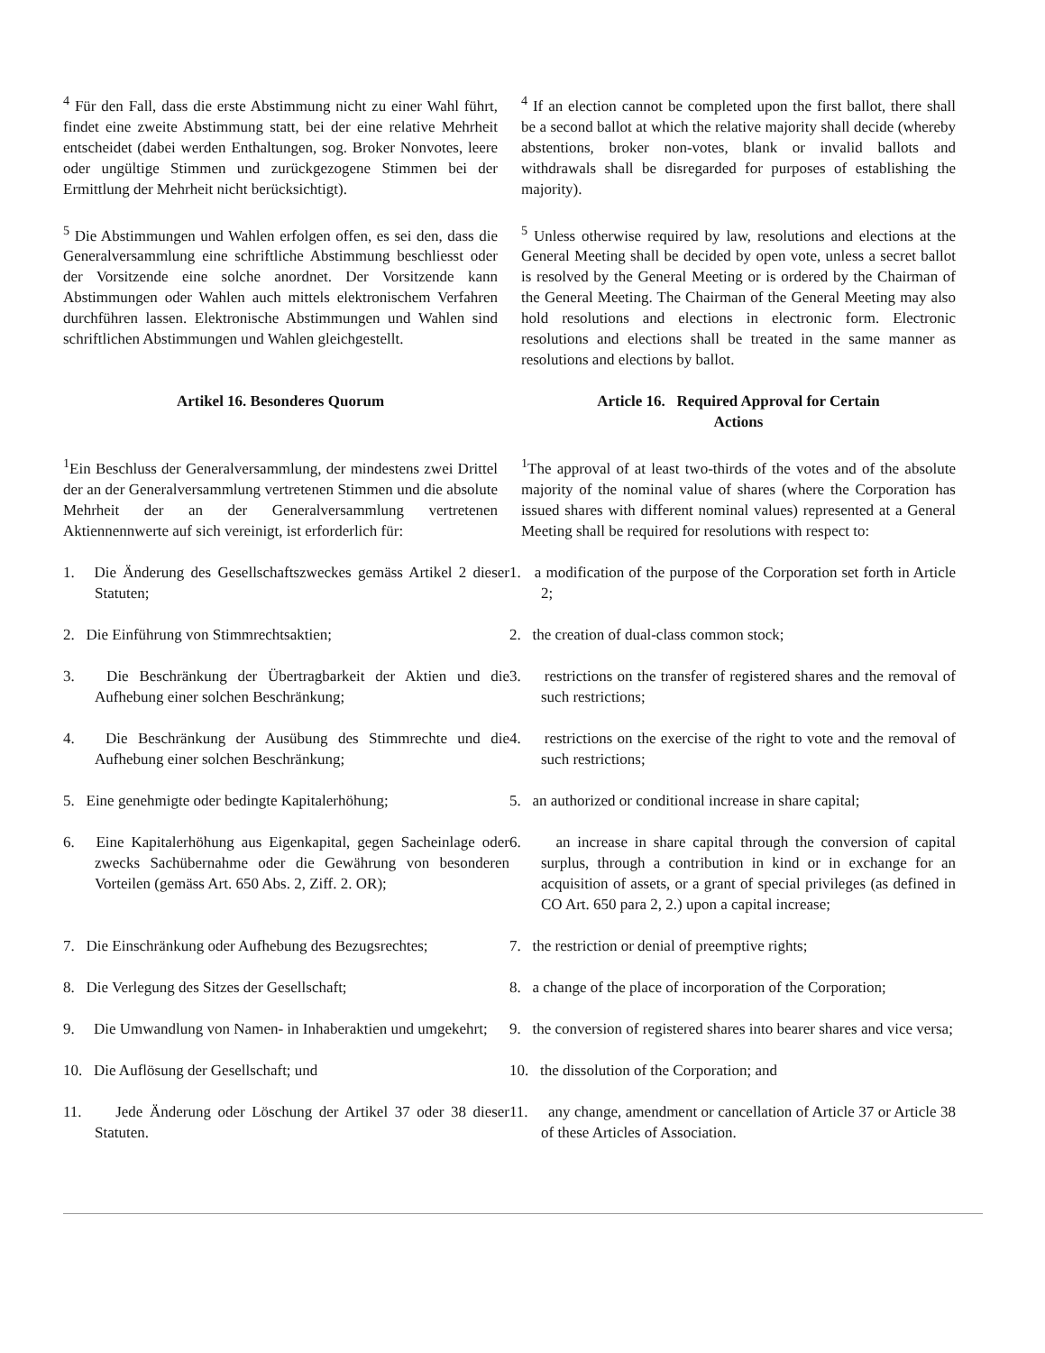<sup>4</sup> Für den Fall, dass die erste Abstimmung nicht zu einer Wahl führt, findet eine zweite Abstimmung statt, bei der eine relative Mehrheit entscheidet (dabei werden Enthaltungen, sog. Broker Nonvotes, leere oder ungültige Stimmen und zurückgezogene Stimmen bei der Ermittlung der Mehrheit nicht berücksichtigt).
<sup>4</sup> If an election cannot be completed upon the first ballot, there shall be a second ballot at which the relative majority shall decide (whereby abstentions, broker non-votes, blank or invalid ballots and withdrawals shall be disregarded for purposes of establishing the majority).
<sup>5</sup> Die Abstimmungen und Wahlen erfolgen offen, es sei den, dass die Generalversammlung eine schriftliche Abstimmung beschliesst oder der Vorsitzende eine solche anordnet. Der Vorsitzende kann Abstimmungen oder Wahlen auch mittels elektronischem Verfahren durchführen lassen. Elektronische Abstimmungen und Wahlen sind schriftlichen Abstimmungen und Wahlen gleichgestellt.
<sup>5</sup> Unless otherwise required by law, resolutions and elections at the General Meeting shall be decided by open vote, unless a secret ballot is resolved by the General Meeting or is ordered by the Chairman of the General Meeting. The Chairman of the General Meeting may also hold resolutions and elections in electronic form. Electronic resolutions and elections shall be treated in the same manner as resolutions and elections by ballot.
Artikel 16. Besonderes Quorum Article 16. Required Approval for Certain
Actions
<sup>1</sup> Ein Beschluss der Generalversammlung, der mindestens zwei Drittel der an der Generalversammlung vertretenen Stimmen und die absolute Mehrheit der an der Generalversammlung vertretenen Aktiennennwerte auf sich vereinigt, ist erforderlich für:
<sup>1</sup> The approval of at least two-thirds of the votes and of the absolute majority of the nominal value of shares (where the Corporation has issued shares with different nominal values) represented at a General Meeting shall be required for resolutions with respect to:
1. Die Änderung des Gesellschaftszweckes gemäss Artikel 2 dieser Statuten;
1. a modification of the purpose of the Corporation set forth in Article 2;
2. Die Einführung von Stimmrechtsaktien; 2. the creation of dual-class common stock;
3. Die Beschränkung der Übertragbarkeit der Aktien und die Aufhebung einer solchen Beschränkung;
3. restrictions on the transfer of registered shares and the removal of such restrictions;
4. Die Beschränkung der Ausübung des Stimmrechte und die Aufhebung einer solchen Beschränkung;
4. restrictions on the exercise of the right to vote and the removal of such restrictions;
5. Eine genehmigte oder bedingte Kapitalerhöhung;
5. an authorized or conditional increase in share capital;
6. Eine Kapitalerhöhung aus Eigenkapital, gegen Sacheinlage oder zwecks Sachübernahme oder die Gewährung von besonderen Vorteilen (gemäss Art. 650 Abs. 2, Ziff. 2. OR);
6. an increase in share capital through the conversion of capital surplus, through a contribution in kind or in exchange for an acquisition of assets, or a grant of special privileges (as defined in CO Art. 650 para 2, 2.) upon a capital increase;
7. Die Einschränkung oder Aufhebung des Bezugsrechtes;
7. the restriction or denial of preemptive rights;
8. Die Verlegung des Sitzes der Gesellschaft; 8. a change of the place of incorporation of the Corporation;
9. Die Umwandlung von Namen- in Inhaberaktien und umgekehrt;
9. the conversion of registered shares into bearer shares and vice versa;
10. Die Auflösung der Gesellschaft; und 10. the dissolution of the Corporation; and
11. Jede Änderung oder Löschung der Artikel 37 oder 38 dieser Statuten.
11. any change, amendment or cancellation of Article 37 or Article 38 of these Articles of Association.